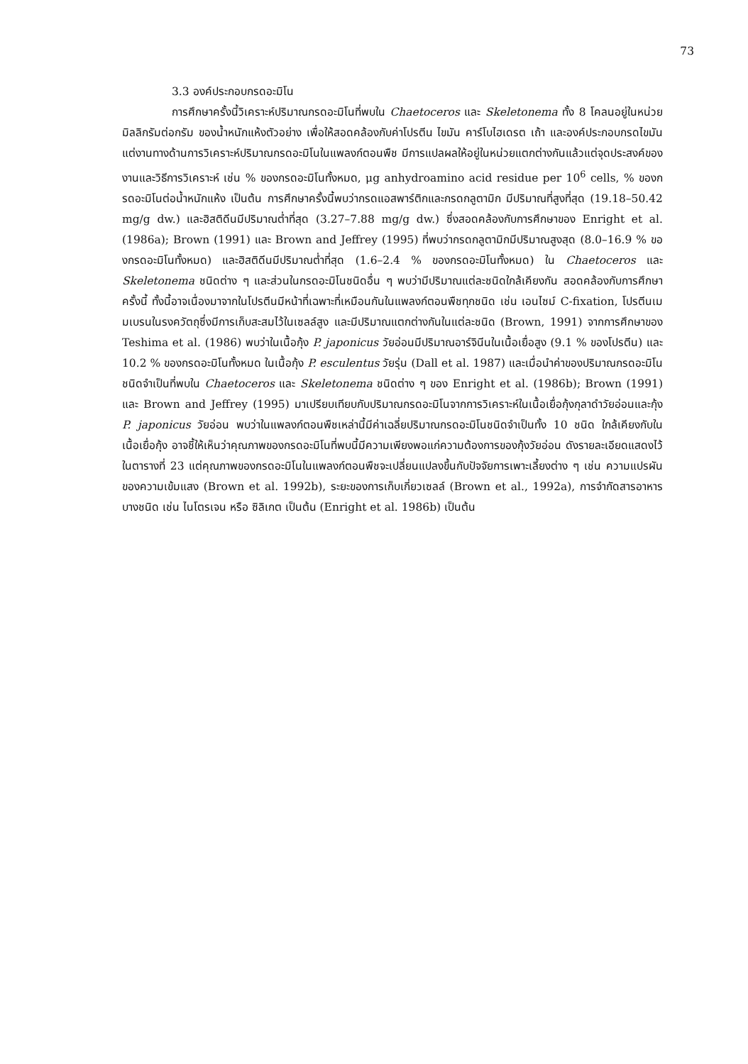73
3.3 องค์ประกอบกรดอะมิโน
การศึกษาครั้งนี้วิเคราะห์ปริมาณกรดอะมิโนที่พบใน Chaetoceros และ Skeletonema ทั้ง 8 โคลนอยู่ในหน่วย มิลลิกรัมต่อกรัม ของน้ำหนักแห้งตัวอย่าง เพื่อให้สอดคล้องกับค่าโปรตีน ไขมัน คาร์โบไฮเดรต เถ้า และองค์ประกอบกรดไขมัน แต่งานทางด้านการวิเคราะห์ปริมาณกรดอะมิโนในแพลงก์ตอนพืช มีการแปลผลให้อยู่ในหน่วยแตกต่างกันแล้วแต่จุดประสงค์ของงานและวิธีการวิเคราะห์ เช่น % ของกรดอะมิโนทั้งหมด, μg anhydroamino acid residue per 10<sup>6</sup> cells, % ของกรดอะมิโนต่อน้ำหนักแห้ง เป็นต้น การศึกษาครั้งนี้พบว่ากรดแอสพาร์ติกและกรดกลูตามิก มีปริมาณที่สูงที่สุด (19.18–50.42 mg/g dw.) และฮิสติดีนมีปริมาณต่ำที่สุด (3.27–7.88 mg/g dw.) ซึ่งสอดคล้องกับการศึกษาของ Enright et al. (1986a); Brown (1991) และ Brown and Jeffrey (1995) ที่พบว่ากรดกลูตามิกมีปริมาณสูงสุด (8.0–16.9 % ของกรดอะมิโนทั้งหมด) และฮิสติดีนมีปริมาณต่ำที่สุด (1.6–2.4 % ของกรดอะมิโนทั้งหมด) ใน Chaetoceros และ Skeletonema ชนิดต่าง ๆ และส่วนในกรดอะมิโนชนิดอื่น ๆ พบว่ามีปริมาณแต่ละชนิดใกล้เคียงกัน สอดคล้องกับการศึกษาครั้งนี้ ทั้งนี้อาจเนื่องมาจากในโปรตีนมีหน้าที่เฉพาะที่เหมือนกันในแพลงก์ตอนพืชทุกชนิด เช่น เอนไซม์ C-fixation, โปรตีนเมมเบรนในรงควัตถุซึ่งมีการเก็บสะสมไว้ในเซลล์สูง และมีปริมาณแตกต่างกันในแต่ละชนิด (Brown, 1991) จากการศึกษาของ Teshima et al. (1986) พบว่าในเนื้อกุ้ง P. japonicus วัยอ่อนมีปริมาณอาร์จินีนในเนื้อเยื่อสูง (9.1 % ของโปรตีน) และ 10.2 % ของกรดอะมิโนทั้งหมด ในเนื้อกุ้ง P. esculentus วัยรุ่น (Dall et al. 1987) และเมื่อนำค่าของปริมาณกรดอะมิโนชนิดจำเป็นที่พบใน Chaetoceros และ Skeletonema ชนิดต่าง ๆ ของ Enright et al. (1986b); Brown (1991) และ Brown and Jeffrey (1995) มาเปรียบเทียบกับปริมาณกรดอะมิโนจากการวิเคราะห์ในเนื้อเยื่อกุ้งกุลาดำวัยอ่อนและกุ้ง P. japonicus วัยอ่อน พบว่าในแพลงก์ตอนพืชเหล่านี้มีค่าเฉลี่ยปริมาณกรดอะมิโนชนิดจำเป็นทั้ง 10 ชนิด ใกล้เคียงกับในเนื้อเยื่อกุ้ง อาจชี้ให้เห็นว่าคุณภาพของกรดอะมิโนที่พบนี้มีความเพียงพอแก่ความต้องการของกุ้งวัยอ่อน ดังรายละเอียดแสดงไว้ในตารางที่ 23 แต่คุณภาพของกรดอะมิโนในแพลงก์ตอนพืชจะเปลี่ยนแปลงขึ้นกับปัจจัยการเพาะเลี้ยงต่าง ๆ เช่น ความแปรผันของความเข้มแสง (Brown et al. 1992b), ระยะของการเก็บเกี่ยวเซลล์ (Brown et al., 1992a), การจำกัดสารอาหารบางชนิด เช่น ไนโตรเจน หรือ ซิลิเกต เป็นต้น (Enright et al. 1986b) เป็นต้น